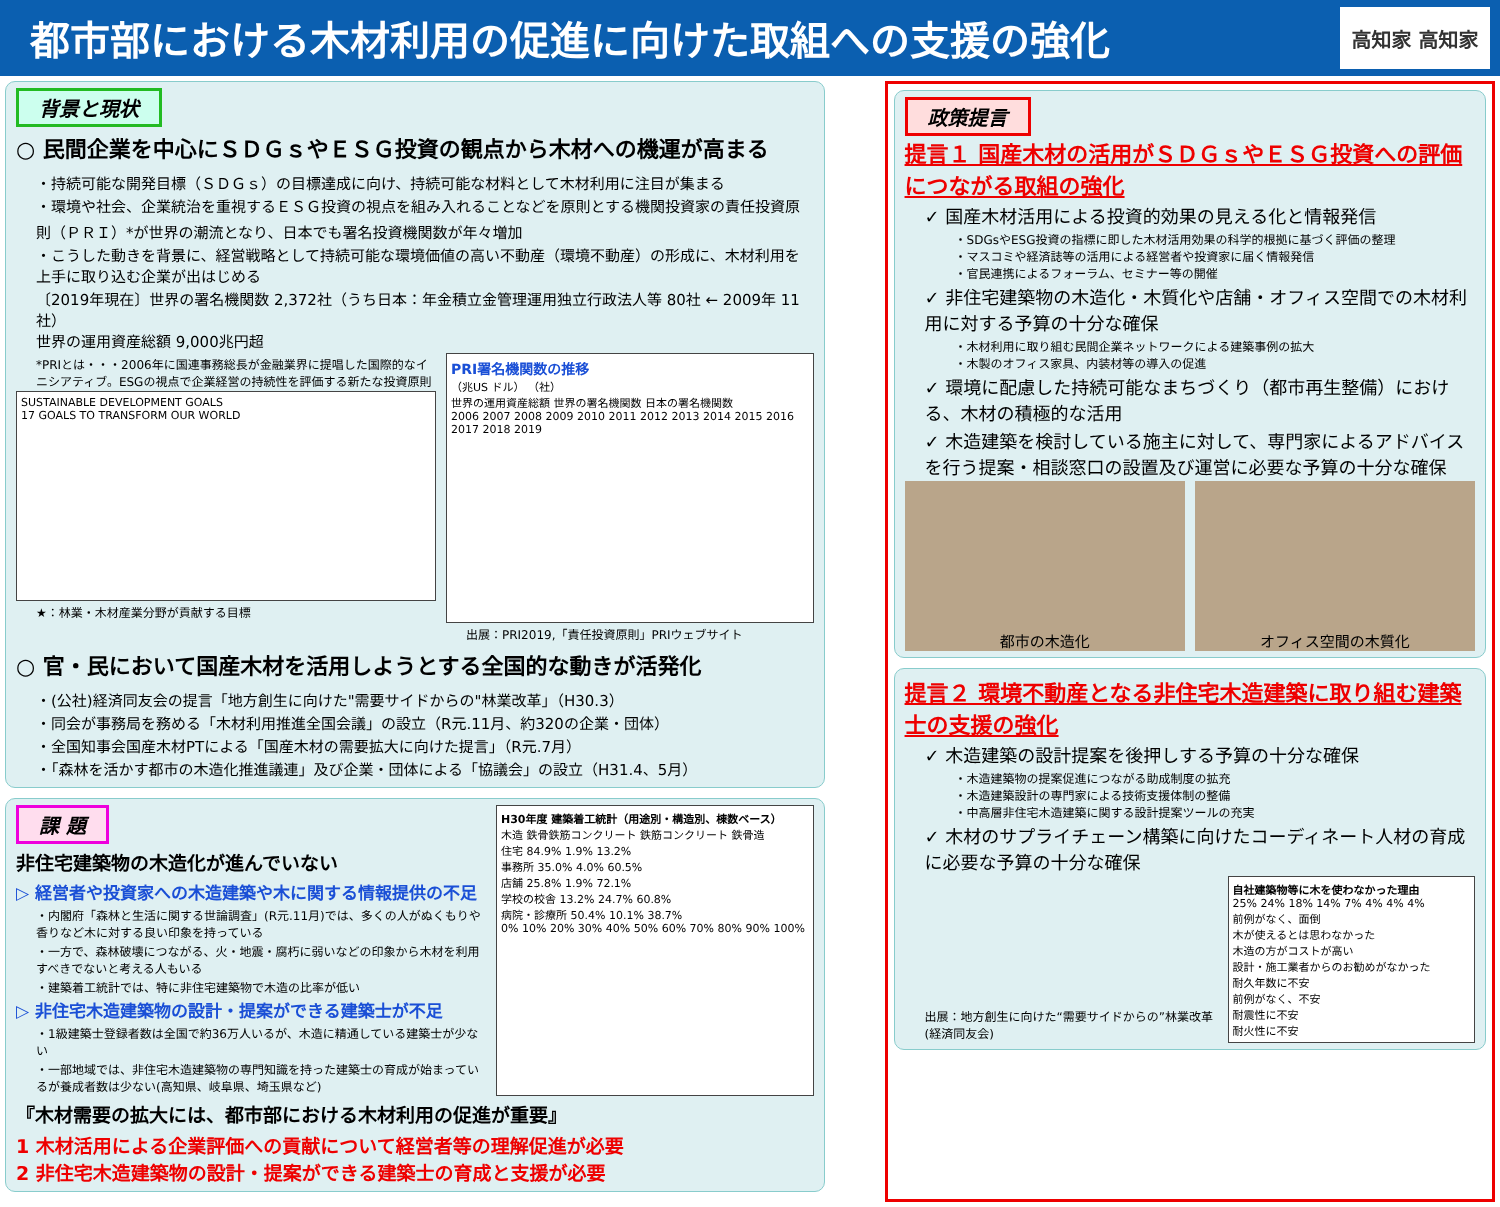都市部における木材利用の促進に向けた取組への支援の強化
高知家 高知家
背景と現状
○ 民間企業を中心にＳＤＧｓやＥＳＧ投資の観点から木材への機運が高まる
・持続可能な開発目標（ＳＤＧｓ）の目標達成に向け、持続可能な材料として木材利用に注目が集まる
・環境や社会、企業統治を重視するＥＳＧ投資の視点を組み入れることなどを原則とする機関投資家の責任投資原則（ＰＲＩ）*が世界の潮流となり、日本でも署名投資機関数が年々増加
・こうした動きを背景に、経営戦略として持続可能な環境価値の高い不動産（環境不動産）の形成に、木材利用を上手に取り込む企業が出はじめる
〔2019年現在〕世界の署名機関数 2,372社（うち日本：年金積立金管理運用独立行政法人等 80社 ← 2009年 11社）
世界の運用資産総額 9,000兆円超
*PRIとは・・・2006年に国連事務総長が金融業界に提唱した国際的なイニシアティブ。ESGの視点で企業経営の持続性を評価する新たな投資原則
SUSTAINABLE DEVELOPMENT GOALS
17 GOALS TO TRANSFORM OUR WORLD
★：林業・木材産業分野が貢献する目標
PRI署名機関数の推移
（兆US ドル） （社）
世界の運用資産総額 世界の署名機関数 日本の署名機関数
2006 2007 2008 2009 2010 2011 2012 2013 2014 2015 2016 2017 2018 2019
出展：PRI2019,「責任投資原則」PRIウェブサイト
○ 官・民において国産木材を活用しようとする全国的な動きが活発化
・(公社)経済同友会の提言「地方創生に向けた"需要サイドからの"林業改革」（H30.3）
・同会が事務局を務める「木材利用推進全国会議」の設立（R元.11月、約320の企業・団体）
・全国知事会国産木材PTによる「国産木材の需要拡大に向けた提言」（R元.7月）
・「森林を活かす都市の木造化推進議連」及び企業・団体による「協議会」の設立（H31.4、5月）
課 題
非住宅建築物の木造化が進んでいない
▷ 経営者や投資家への木造建築や木に関する情報提供の不足
・内閣府「森林と生活に関する世論調査」(R元.11月)では、多くの人がぬくもりや香りなど木に対する良い印象を持っている
・一方で、森林破壊につながる、火・地震・腐朽に弱いなどの印象から木材を利用すべきでないと考える人もいる
・建築着工統計では、特に非住宅建築物で木造の比率が低い
▷ 非住宅木造建築物の設計・提案ができる建築士が不足
・1級建築士登録者数は全国で約36万人いるが、木造に精通している建築士が少ない
・一部地域では、非住宅木造建築物の専門知識を持った建築士の育成が始まっているが養成者数は少ない(高知県、岐阜県、埼玉県など)
H30年度 建築着工統計（用途別・構造別、棟数ベース）
木造 鉄骨鉄筋コンクリート 鉄筋コンクリート 鉄骨造
住宅 84.9% 1.9% 13.2%
事務所 35.0% 4.0% 60.5%
店舗 25.8% 1.9% 72.1%
学校の校舎 13.2% 24.7% 60.8%
病院・診療所 50.4% 10.1% 38.7%
0% 10% 20% 30% 40% 50% 60% 70% 80% 90% 100%
『木材需要の拡大には、都市部における木材利用の促進が重要』
1 木材活用による企業評価への貢献について経営者等の理解促進が必要
2 非住宅木造建築物の設計・提案ができる建築士の育成と支援が必要
政策提言
提言１ 国産木材の活用がＳＤＧｓやＥＳＧ投資への評価につながる取組の強化
✓ 国産木材活用による投資的効果の見える化と情報発信
・SDGsやESG投資の指標に即した木材活用効果の科学的根拠に基づく評価の整理
・マスコミや経済誌等の活用による経営者や投資家に届く情報発信
・官民連携によるフォーラム、セミナー等の開催
✓ 非住宅建築物の木造化・木質化や店舗・オフィス空間での木材利用に対する予算の十分な確保
・木材利用に取り組む民間企業ネットワークによる建築事例の拡大
・木製のオフィス家具、内装材等の導入の促進
✓ 環境に配慮した持続可能なまちづくり（都市再生整備）における、木材の積極的な活用
✓ 木造建築を検討している施主に対して、専門家によるアドバイスを行う提案・相談窓口の設置及び運営に必要な予算の十分な確保
都市の木造化 オフィス空間の木質化
提言２ 環境不動産となる非住宅木造建築に取り組む建築士の支援の強化
✓ 木造建築の設計提案を後押しする予算の十分な確保
・木造建築物の提案促進につながる助成制度の拡充
・木造建築設計の専門家による技術支援体制の整備
・中高層非住宅木造建築に関する設計提案ツールの充実
✓ 木材のサプライチェーン構築に向けたコーディネート人材の育成に必要な予算の十分な確保
出展：地方創生に向けた“需要サイドからの”林業改革(経済同友会)
自社建築物等に木を使わなかった理由
25% 24% 18% 14% 7% 4% 4% 4%
前例がなく、面倒
木が使えるとは思わなかった
木造の方がコストが高い
設計・施工業者からのお勧めがなかった
耐久年数に不安
前例がなく、不安
耐震性に不安
耐火性に不安